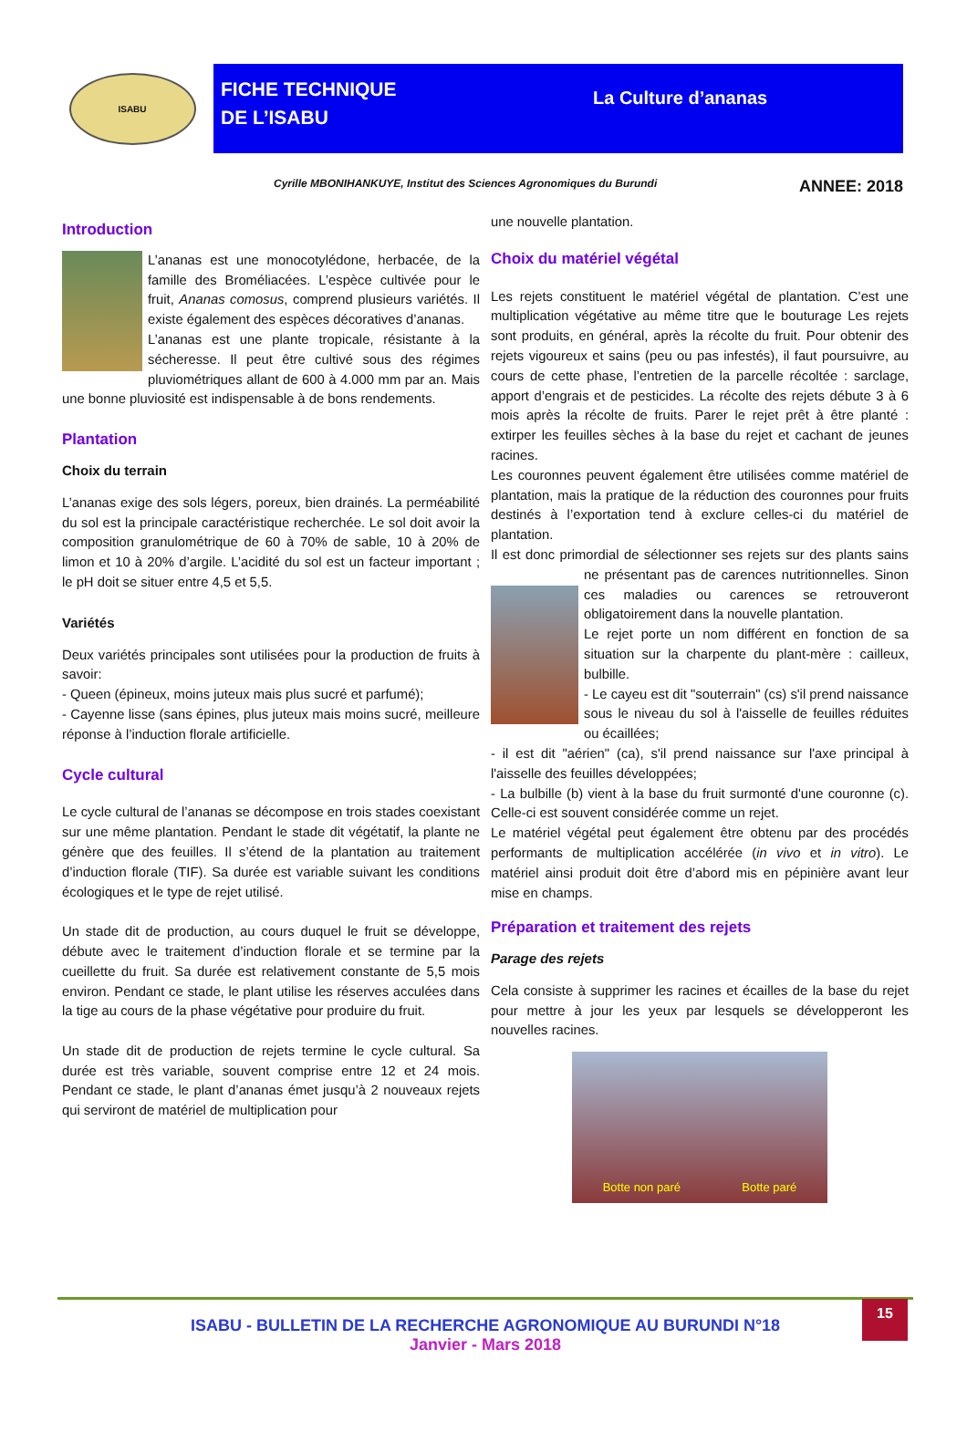ISABU
FICHE TECHNIQUE
DE L’ISABU
La Culture d’ananas
Cyrille MBONIHANKUYE, Institut des Sciences Agronomiques du Burundi ANNEE: 2018
Introduction
L’ananas est une monocotylédone, herbacée, de la famille des Broméliacées. L’espèce cultivée pour le fruit, Ananas comosus, comprend plusieurs variétés. Il existe également des espèces décoratives d’ananas.
L’ananas est une plante tropicale, résistante à la sécheresse. Il peut être cultivé sous des régimes pluviométriques allant de 600 à 4.000 mm par an. Mais une bonne pluviosité est indispensable à de bons rendements.
Plantation
Choix du terrain
L’ananas exige des sols légers, poreux, bien drainés. La perméabilité du sol est la principale caractéristique recherchée. Le sol doit avoir la composition granulométrique de 60 à 70% de sable, 10 à 20% de limon et 10 à 20% d’argile. L’acidité du sol est un facteur important ; le pH doit se situer entre 4,5 et 5,5.
Variétés
Deux variétés principales sont utilisées pour la production de fruits à savoir:
- Queen (épineux, moins juteux mais plus sucré et parfumé);
- Cayenne lisse (sans épines, plus juteux mais moins sucré, meilleure réponse à l’induction florale artificielle.
Cycle cultural
Le cycle cultural de l’ananas se décompose en trois stades coexistant sur une même plantation. Pendant le stade dit végétatif, la plante ne génère que des feuilles. Il s’étend de la plantation au traitement d’induction florale (TIF). Sa durée est variable suivant les conditions écologiques et le type de rejet utilisé.
Un stade dit de production, au cours duquel le fruit se développe, débute avec le traitement d’induction florale et se termine par la cueillette du fruit. Sa durée est relativement constante de 5,5 mois environ. Pendant ce stade, le plant utilise les réserves acculées dans la tige au cours de la phase végétative pour produire du fruit.
Un stade dit de production de rejets termine le cycle cultural. Sa durée est très variable, souvent comprise entre 12 et 24 mois. Pendant ce stade, le plant d’ananas émet jusqu’à 2 nouveaux rejets qui serviront de matériel de multiplication pour
une nouvelle plantation.
Choix du matériel végétal
Les rejets constituent le matériel végétal de plantation. C’est une multiplication végétative au même titre que le bouturage Les rejets sont produits, en général, après la récolte du fruit. Pour obtenir des rejets vigoureux et sains (peu ou pas infestés), il faut poursuivre, au cours de cette phase, l’entretien de la parcelle récoltée : sarclage, apport d’engrais et de pesticides. La récolte des rejets débute 3 à 6 mois après la récolte de fruits. Parer le rejet prêt à être planté : extirper les feuilles sèches à la base du rejet et cachant de jeunes racines.
Les couronnes peuvent également être utilisées comme matériel de plantation, mais la pratique de la réduction des couronnes pour fruits destinés à l’exportation tend à exclure celles-ci du matériel de plantation.
Il est donc primordial de sélectionner ses rejets sur des plants sains ne présentant pas de carences nutritionnelles. Sinon ces maladies ou carences se retrouveront obligatoirement dans la nouvelle plantation.
Le rejet porte un nom différent en fonction de sa situation sur la charpente du plant-mère : cailleux, bulbille.
- Le cayeu est dit "souterrain" (cs) s'il prend naissance sous le niveau du sol à l'aisselle de feuilles réduites ou écaillées;
- il est dit "aérien" (ca), s'il prend naissance sur l'axe principal à l'aisselle des feuilles développées;
- La bulbille (b) vient à la base du fruit surmonté d'une couronne (c). Celle-ci est souvent considérée comme un rejet.
Le matériel végétal peut également être obtenu par des procédés performants de multiplication accélérée (in vivo et in vitro). Le matériel ainsi produit doit être d’abord mis en pépinière avant leur mise en champs.
Préparation et traitement des rejets
Parage des rejets
Cela consiste à supprimer les racines et écailles de la base du rejet pour mettre à jour les yeux par lesquels se développeront les nouvelles racines.
Botte non paré Botte paré
ISABU - BULLETIN DE LA RECHERCHE AGRONOMIQUE AU BURUNDI N°18
Janvier - Mars 2018
15